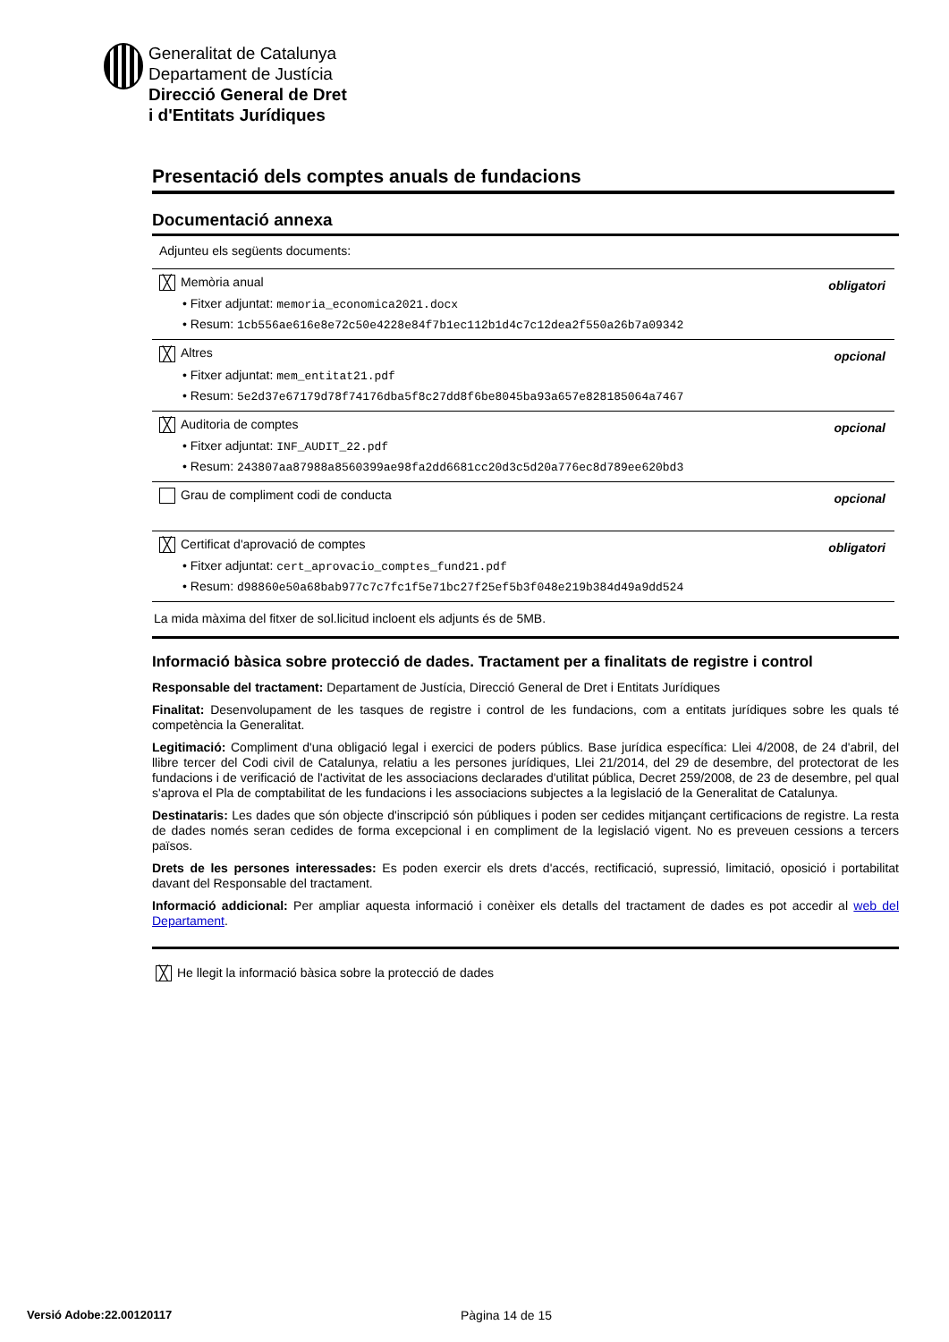Generalitat de Catalunya
Departament de Justícia
Direcció General de Dret
i d'Entitats Jurídiques
Presentació dels comptes anuals de fundacions
Documentació annexa
Adjunteu els següents documents:
╳ Memòria anual obligatori
• Fitxer adjuntat: memoria_economica2021.docx
• Resum: 1cb556ae616e8e72c50e4228e84f7b1ec112b1d4c7c12dea2f550a26b7a09342
╳ Altres opcional
• Fitxer adjuntat: mem_entitat21.pdf
• Resum: 5e2d37e67179d78f74176dba5f8c27dd8f6be8045ba93a657e828185064a7467
╳ Auditoria de comptes opcional
• Fitxer adjuntat: INF_AUDIT_22.pdf
• Resum: 243807aa87988a8560399ae98fa2dd6681cc20d3c5d20a776ec8d789ee620bd3
Grau de compliment codi de conducta opcional
╳ Certificat d'aprovació de comptes obligatori
• Fitxer adjuntat: cert_aprovacio_comptes_fund21.pdf
• Resum: d98860e50a68bab977c7c7fc1f5e71bc27f25ef5b3f048e219b384d49a9dd524
La mida màxima del fitxer de sol.licitud incloent els adjunts és de 5MB.
Informació bàsica sobre protecció de dades. Tractament per a finalitats de registre i control
Responsable del tractament: Departament de Justícia, Direcció General de Dret i Entitats Jurídiques
Finalitat: Desenvolupament de les tasques de registre i control de les fundacions, com a entitats jurídiques sobre les quals té competència la Generalitat.
Legitimació: Compliment d'una obligació legal i exercici de poders públics. Base jurídica específica: Llei 4/2008, de 24 d'abril, del llibre tercer del Codi civil de Catalunya, relatiu a les persones jurídiques, Llei 21/2014, del 29 de desembre, del protectorat de les fundacions i de verificació de l'activitat de les associacions declarades d'utilitat pública, Decret 259/2008, de 23 de desembre, pel qual s'aprova el Pla de comptabilitat de les fundacions i les associacions subjectes a la legislació de la Generalitat de Catalunya.
Destinataris: Les dades que són objecte d'inscripció són públiques i poden ser cedides mitjançant certificacions de registre. La resta de dades només seran cedides de forma excepcional i en compliment de la legislació vigent. No es preveuen cessions a tercers països.
Drets de les persones interessades: Es poden exercir els drets d'accés, rectificació, supressió, limitació, oposició i portabilitat davant del Responsable del tractament.
Informació addicional: Per ampliar aquesta informació i conèixer els detalls del tractament de dades es pot accedir al web del Departament.
╳ He llegit la informació bàsica sobre la protecció de dades
Versió Adobe:22.00120117 Pàgina 14 de 15